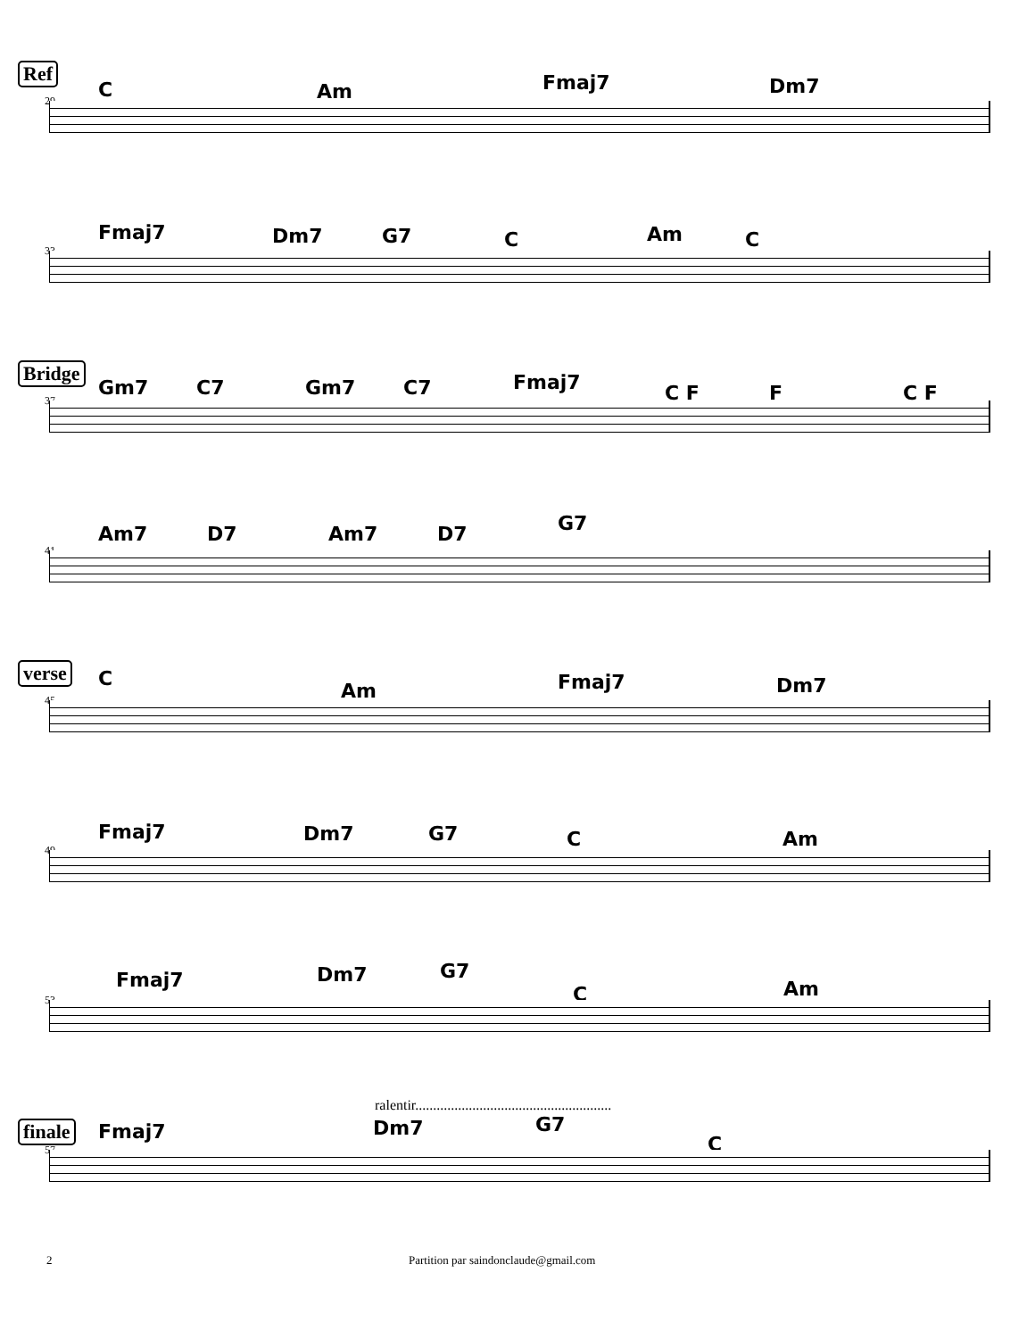Ref
29 C Am Fmaj7 Dm7
33
Fmaj7 Dm7 G7 C Am C
Bridge
37
Gm7 C7 Gm7 C7 Fmaj7 C F F C F
41
Am7 D7 Am7 D7 G7
verse
45
C
Am Fmaj7 Dm7
49
Fmaj7 Dm7 G7 C Am
53
Fmaj7 Dm7 G7
C Am
finale
57
ralentir.......................................................
Fmaj7 Dm7 G7
C
2
Partition par saindonclaude@gmail.com